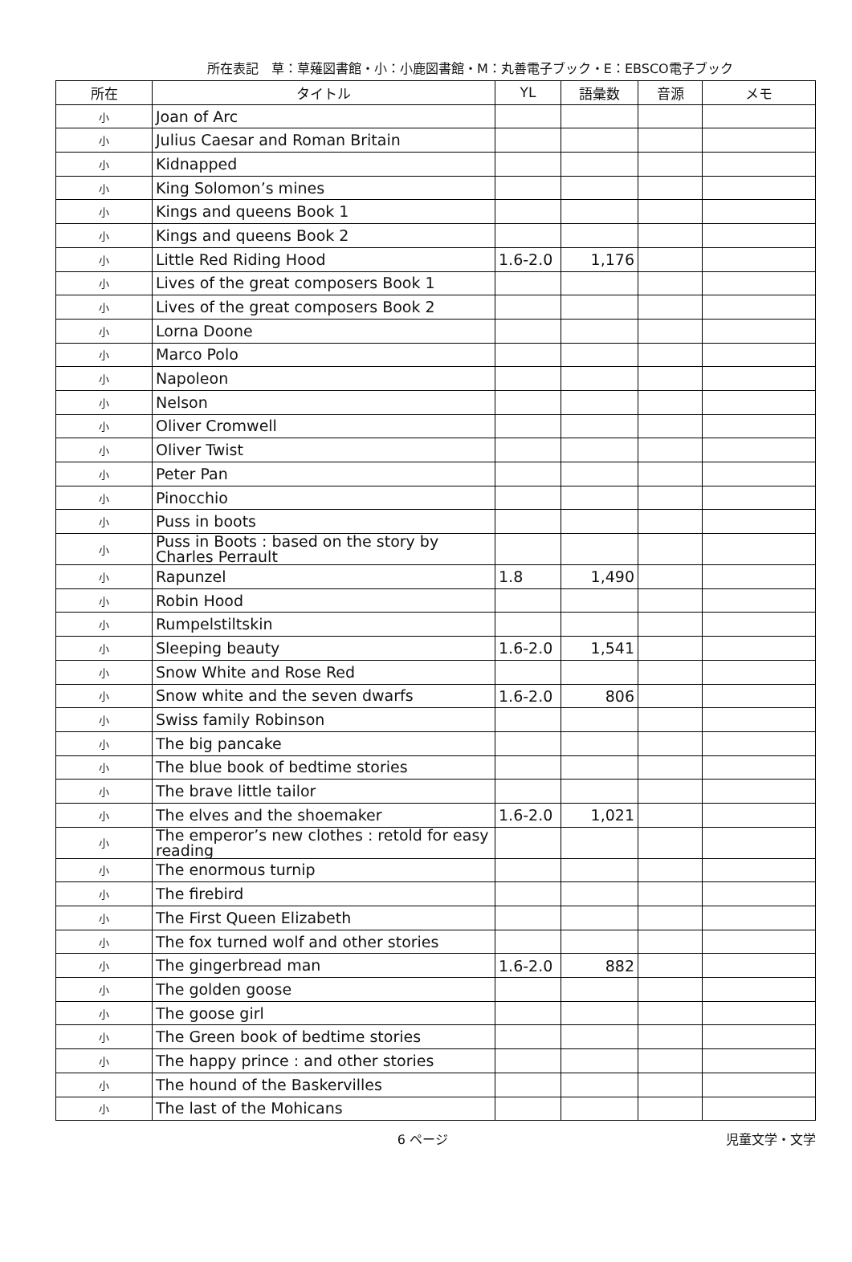所在表記　草：草薙図書館・小：小鹿図書館・M：丸善電子ブック・E：EBSCO電子ブック
| 所在 | タイトル | YL | 語彙数 | 音源 | メモ |
| --- | --- | --- | --- | --- | --- |
| 小 | Joan of Arc | | | | |
| 小 | Julius Caesar and Roman Britain | | | | |
| 小 | Kidnapped | | | | |
| 小 | King Solomon’s mines | | | | |
| 小 | Kings and queens Book 1 | | | | |
| 小 | Kings and queens Book 2 | | | | |
| 小 | Little Red Riding Hood | 1.6-2.0 | 1,176 | | |
| 小 | Lives of the great composers Book 1 | | | | |
| 小 | Lives of the great composers Book 2 | | | | |
| 小 | Lorna Doone | | | | |
| 小 | Marco Polo | | | | |
| 小 | Napoleon | | | | |
| 小 | Nelson | | | | |
| 小 | Oliver Cromwell | | | | |
| 小 | Oliver Twist | | | | |
| 小 | Peter Pan | | | | |
| 小 | Pinocchio | | | | |
| 小 | Puss in boots | | | | |
| 小 | Puss in Boots : based on the story by Charles Perrault | | | | |
| 小 | Rapunzel | 1.8 | 1,490 | | |
| 小 | Robin Hood | | | | |
| 小 | Rumpelstiltskin | | | | |
| 小 | Sleeping beauty | 1.6-2.0 | 1,541 | | |
| 小 | Snow White and Rose Red | | | | |
| 小 | Snow white and the seven dwarfs | 1.6-2.0 | 806 | | |
| 小 | Swiss family Robinson | | | | |
| 小 | The big pancake | | | | |
| 小 | The blue book of bedtime stories | | | | |
| 小 | The brave little tailor | | | | |
| 小 | The elves and the shoemaker | 1.6-2.0 | 1,021 | | |
| 小 | The emperor’s new clothes : retold for easy reading | | | | |
| 小 | The enormous turnip | | | | |
| 小 | The firebird | | | | |
| 小 | The First Queen Elizabeth | | | | |
| 小 | The fox turned wolf and other stories | | | | |
| 小 | The gingerbread man | 1.6-2.0 | 882 | | |
| 小 | The golden goose | | | | |
| 小 | The goose girl | | | | |
| 小 | The Green book of bedtime stories | | | | |
| 小 | The happy prince : and other stories | | | | |
| 小 | The hound of the Baskervilles | | | | |
| 小 | The last of the Mohicans | | | | |
6 ページ 児童文学・文学